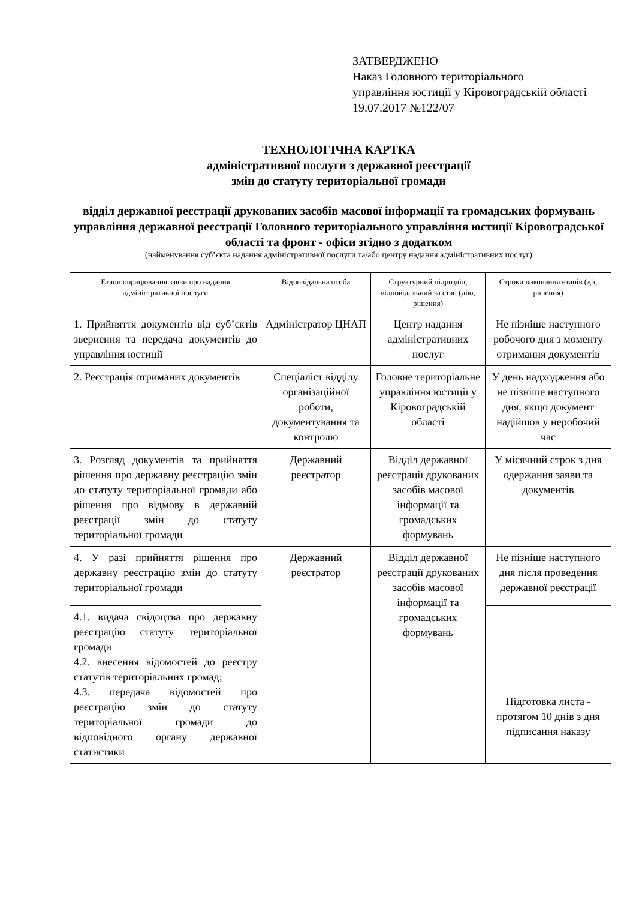ЗАТВЕРДЖЕНО
Наказ Головного територіального
управління юстиції у Кіровоградській області
19.07.2017 №122/07
ТЕХНОЛОГІЧНА КАРТКА
адміністративної послуги з державної реєстрації
змін до статуту територіальної громади
відділ державної реєстрації друкованих засобів масової інформації та громадських формувань управління державної реєстрації Головного територіального управління юстиції Кіровоградської області та фронт - офіси згідно з додатком
(найменування суб’єкта надання адміністративної послуги та/або центру надання адміністративних послуг)
| Етапи опрацювання заяви про надання адміністративної послуги | Відповідальна особа | Структурний підрозділ, відповідальний за етап (дію, рішення) | Строки виконання етапів (дії, рішення) |
| --- | --- | --- | --- |
| 1. Прийняття документів від суб’єктів звернення та передача документів до управління юстиції | Адміністратор ЦНАП | Центр надання адміністративних послуг | Не пізніше наступного робочого дня з моменту отримання документів |
| 2. Реєстрація отриманих документів | Спеціаліст відділу організаційної роботи, документування та контролю | Головне територіальне управління юстиції у Кіровоградській області | У день надходження або не пізніше наступного дня, якщо документ надійшов у неробочий час |
| 3. Розгляд документів та прийняття рішення про державну реєстрацію змін до статуту територіальної громади або рішення про відмову в державній реєстрації змін до статуту територіальної громади | Державний реєстратор | Відділ державної реєстрації друкованих засобів масової інформації та громадських формувань | У місячний строк з дня одержання заяви та документів |
| 4. У разі прийняття рішення про державну реєстрацію змін до статуту територіальної громади | Державний реєстратор | Відділ державної реєстрації друкованих засобів масової інформації та громадських формувань | Не пізніше наступного дня після проведення державної реєстрації |
| 4.1. видача свідоцтва про державну реєстрацію статуту територіальної громади 4.2. внесення відомостей до реєстру статутів територіальних громад; 4.3. передача відомостей про реєстрацію змін до статуту територіальної громади до відповідного органу державної статистики | | | Підготовка листа - протягом 10 днів з дня підписання наказу |